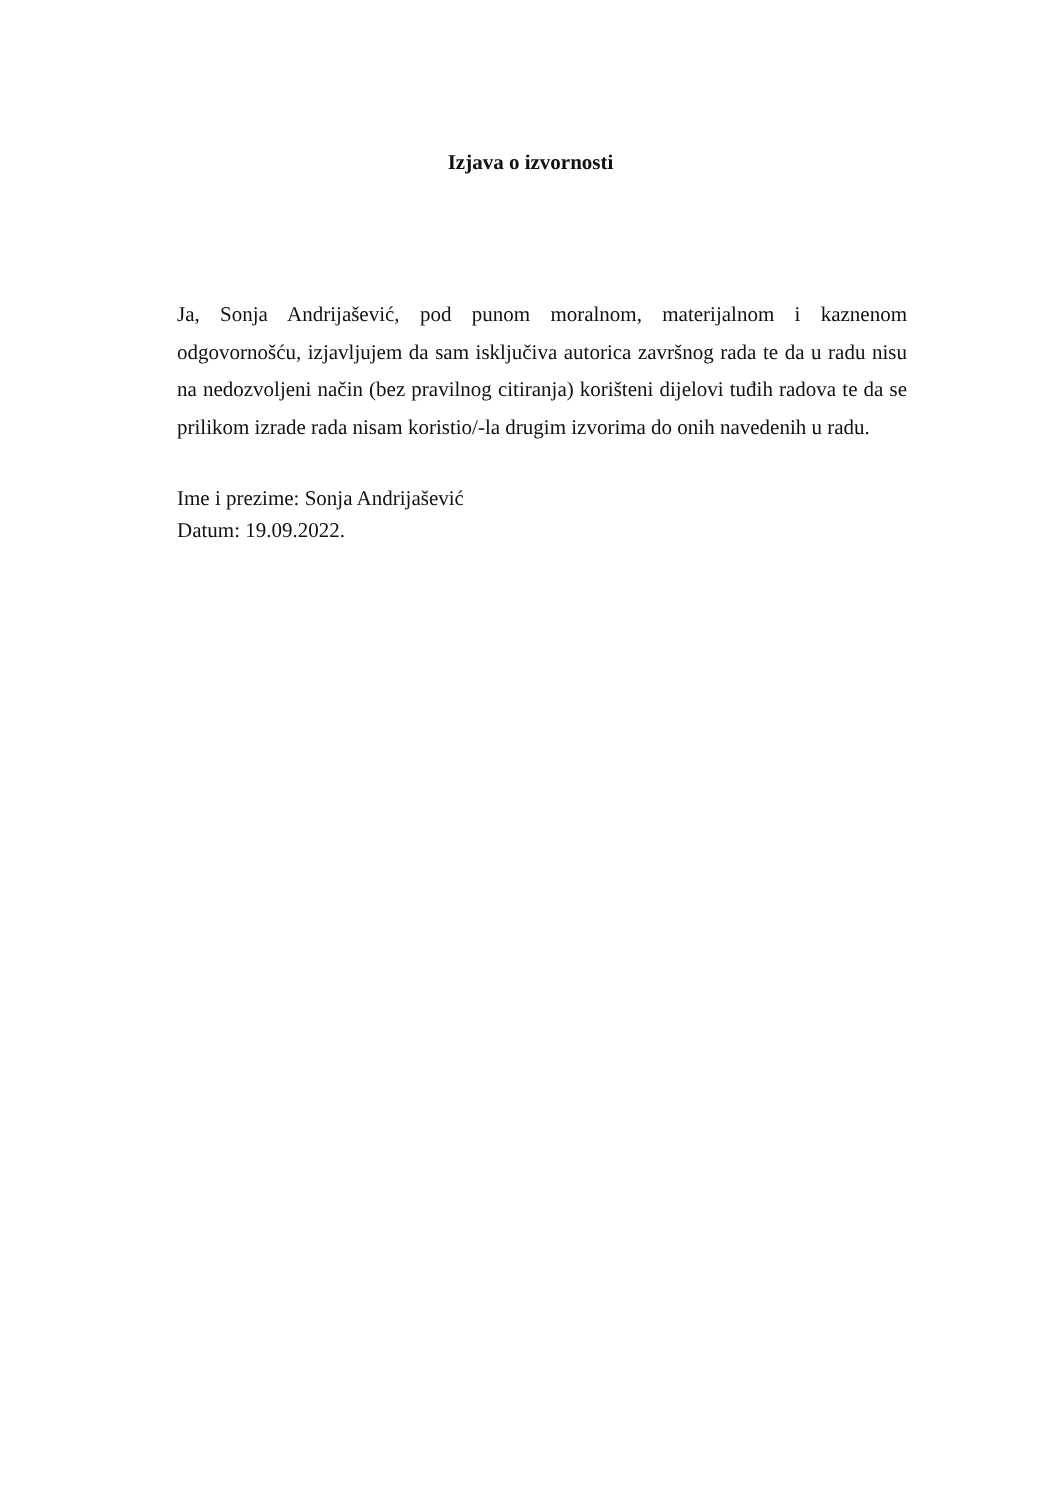Izjava o izvornosti
Ja, Sonja Andrijašević, pod punom moralnom, materijalnom i kaznenom odgovornošću, izjavljujem da sam isključiva autorica završnog rada te da u radu nisu na nedozvoljeni način (bez pravilnog citiranja) korišteni dijelovi tuđih radova te da se prilikom izrade rada nisam koristio/-la drugim izvorima do onih navedenih u radu.
Ime i prezime: Sonja Andrijašević
Datum: 19.09.2022.